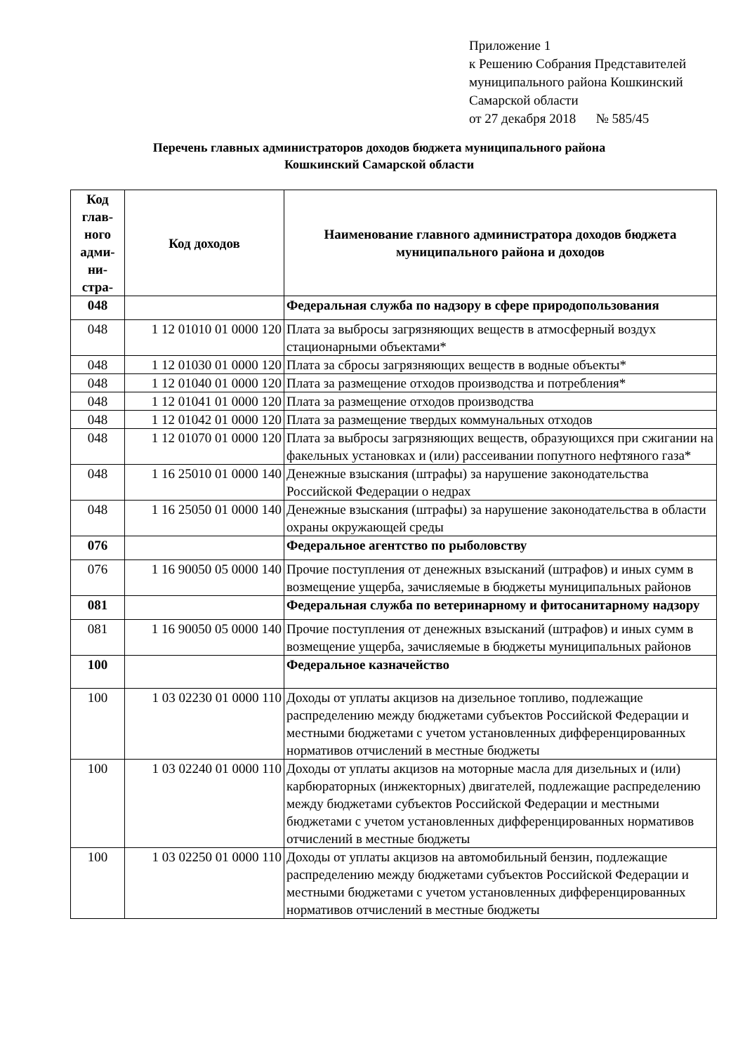Приложение 1
к Решению Собрания Представителей
муниципального района Кошкинский
Самарской области
от 27 декабря 2018 № 585/45
Перечень главных администраторов доходов бюджета муниципального района
Кошкинский Самарской области
| Код глав-ного адми-ни-стра- | Код доходов | Наименование главного администратора доходов бюджета муниципального района и доходов |
| --- | --- | --- |
| 048 | | Федеральная служба по надзору в сфере природопользования |
| 048 | 1 12 01010 01 0000 120 | Плата за выбросы загрязняющих веществ в атмосферный воздух стационарными объектами* |
| 048 | 1 12 01030 01 0000 120 | Плата за сбросы загрязняющих веществ в водные объекты* |
| 048 | 1 12 01040 01 0000 120 | Плата за размещение отходов производства и потребления* |
| 048 | 1 12 01041 01 0000 120 | Плата за размещение отходов производства |
| 048 | 1 12 01042 01 0000 120 | Плата за размещение твердых коммунальных отходов |
| 048 | 1 12 01070 01 0000 120 | Плата за выбросы загрязняющих веществ, образующихся при сжигании на факельных установках и (или) рассеивании попутного нефтяного газа* |
| 048 | 1 16 25010 01 0000 140 | Денежные взыскания (штрафы) за нарушение законодательства Российской Федерации о недрах |
| 048 | 1 16 25050 01 0000 140 | Денежные взыскания (штрафы) за нарушение законодательства в области охраны окружающей среды |
| 076 | | Федеральное агентство по рыболовству |
| 076 | 1 16 90050 05 0000 140 | Прочие поступления от денежных взысканий (штрафов) и иных сумм в возмещение ущерба, зачисляемые в бюджеты муниципальных районов |
| 081 | | Федеральная служба по ветеринарному и фитосанитарному надзору |
| 081 | 1 16 90050 05 0000 140 | Прочие поступления от денежных взысканий (штрафов) и иных сумм в возмещение ущерба, зачисляемые в бюджеты муниципальных районов |
| 100 | | Федеральное казначейство |
| 100 | 1 03 02230 01 0000 110 | Доходы от уплаты акцизов на дизельное топливо, подлежащие распределению между бюджетами субъектов Российской Федерации и местными бюджетами с учетом установленных дифференцированных нормативов отчислений в местные бюджеты |
| 100 | 1 03 02240 01 0000 110 | Доходы от уплаты акцизов на моторные масла для дизельных и (или) карбюраторных (инжекторных) двигателей, подлежащие распределению между бюджетами субъектов Российской Федерации и местными бюджетами с учетом установленных дифференцированных нормативов отчислений в местные бюджеты |
| 100 | 1 03 02250 01 0000 110 | Доходы от уплаты акцизов на автомобильный бензин, подлежащие распределению между бюджетами субъектов Российской Федерации и местными бюджетами с учетом установленных дифференцированных нормативов отчислений в местные бюджеты |